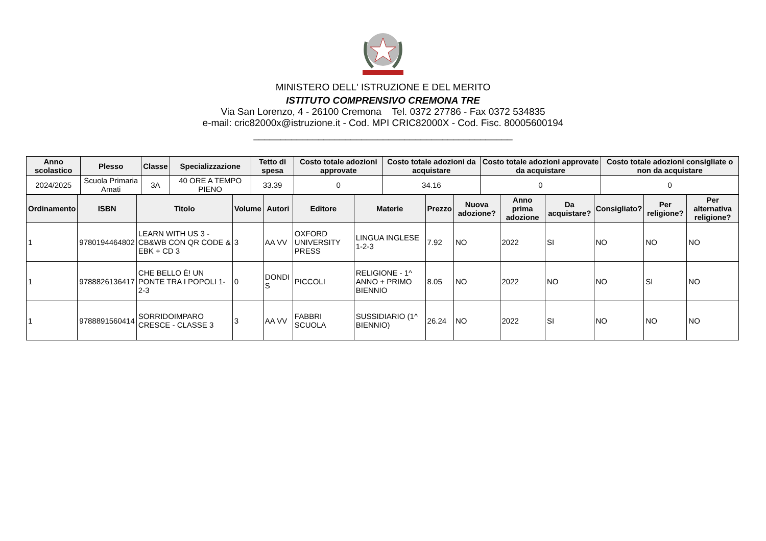MINISTERO DELL' ISTRUZIONE E DEL MERITO
ISTITUTO COMPRENSIVO CREMONA TRE
Via San Lorenzo, 4 - 26100 Cremona Tel. 0372 27786 - Fax 0372 534835
e-mail: cric82000x@istruzione.it - Cod. MPI CRIC82000X - Cod. Fisc. 80005600194
________________________________________________
| Anno scolastico | Plesso | Classe | Specializzazione | Tetto di spesa | Costo totale adozioni approvate | Costo totale adozioni da acquistare | Costo totale adozioni approvate da acquistare | Costo totale adozioni consigliate o non da acquistare |
| --- | --- | --- | --- | --- | --- | --- | --- | --- |
| 2024/2025 | Scuola Primaria Amati | 3A | 40 ORE A TEMPO PIENO | 33.39 | 0 | 34.16 | 0 | 0 |
| Ordinamento | ISBN | Titolo | Volume | Autori | Editore | Materie | Prezzo | Nuova adozione? | Anno prima adozione | Da acquistare? | Consigliato? | Per religione? | Per alternativa religione? |
| --- | --- | --- | --- | --- | --- | --- | --- | --- | --- | --- | --- | --- | --- |
| 1 | 9780194464802 | LEARN WITH US 3 - CB&WB CON QR CODE & EBK + CD 3 | 3 | AA VV | OXFORD UNIVERSITY PRESS | LINGUA INGLESE 1-2-3 | 7.92 | NO | 2022 | SI | NO | NO | NO |
| 1 | 9788826136417 | CHE BELLO È! UN PONTE TRA I POPOLI 1-2-3 | 0 | DONDI S | PICCOLI | RELIGIONE - 1^ ANNO + PRIMO BIENNIO | 8.05 | NO | 2022 | NO | NO | SI | NO |
| 1 | 9788891560414 | SORRIDOIMPARO CRESCE - CLASSE 3 | 3 | AA VV | FABBRI SCUOLA | SUSSIDIARIO (1^ BIENNIO) | 26.24 | NO | 2022 | SI | NO | NO | NO |